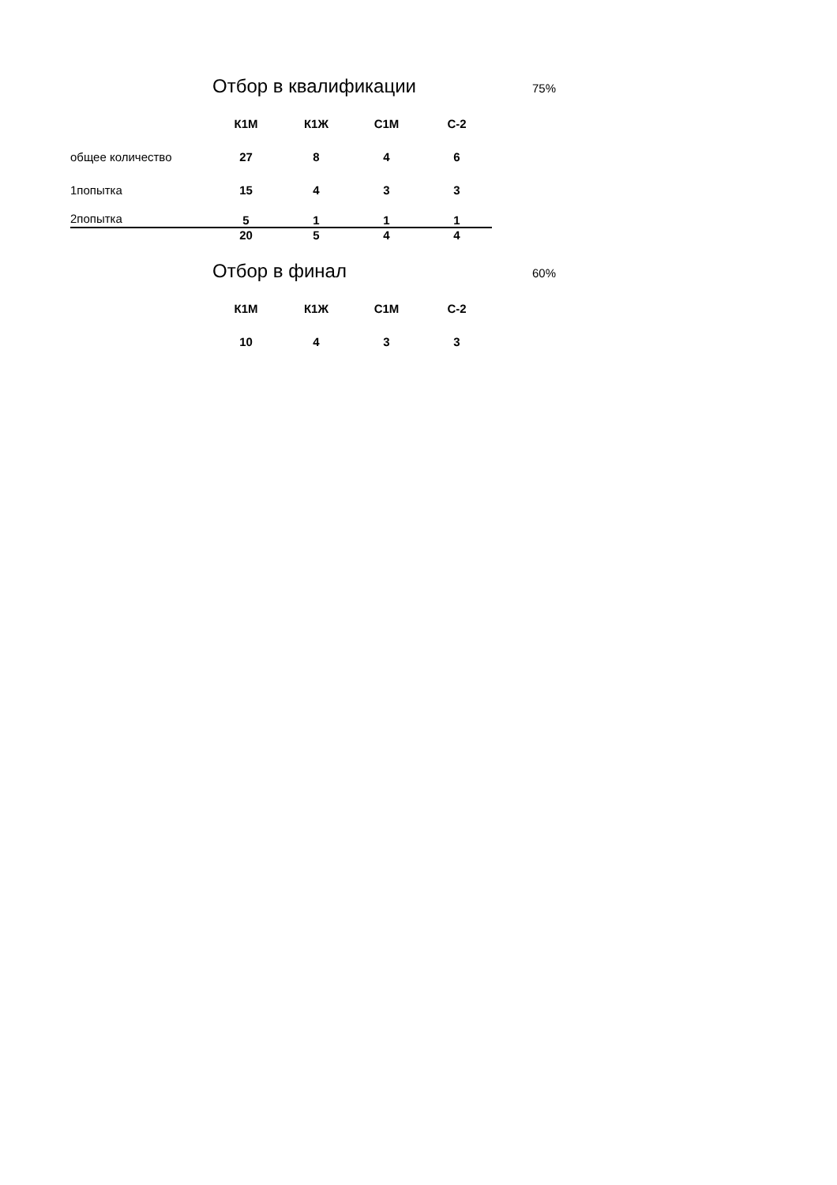Отбор в квалификации 75%
| | К1М | К1Ж | С1М | С-2 |
| общее количество | 27 | 8 | 4 | 6 |
| 1попытка | 15 | 4 | 3 | 3 |
| 2попытка | 5 | 1 | 1 | 1 |
| | 20 | 5 | 4 | 4 |
Отбор в финал 60%
| | К1М | К1Ж | С1М | С-2 |
| | 10 | 4 | 3 | 3 |